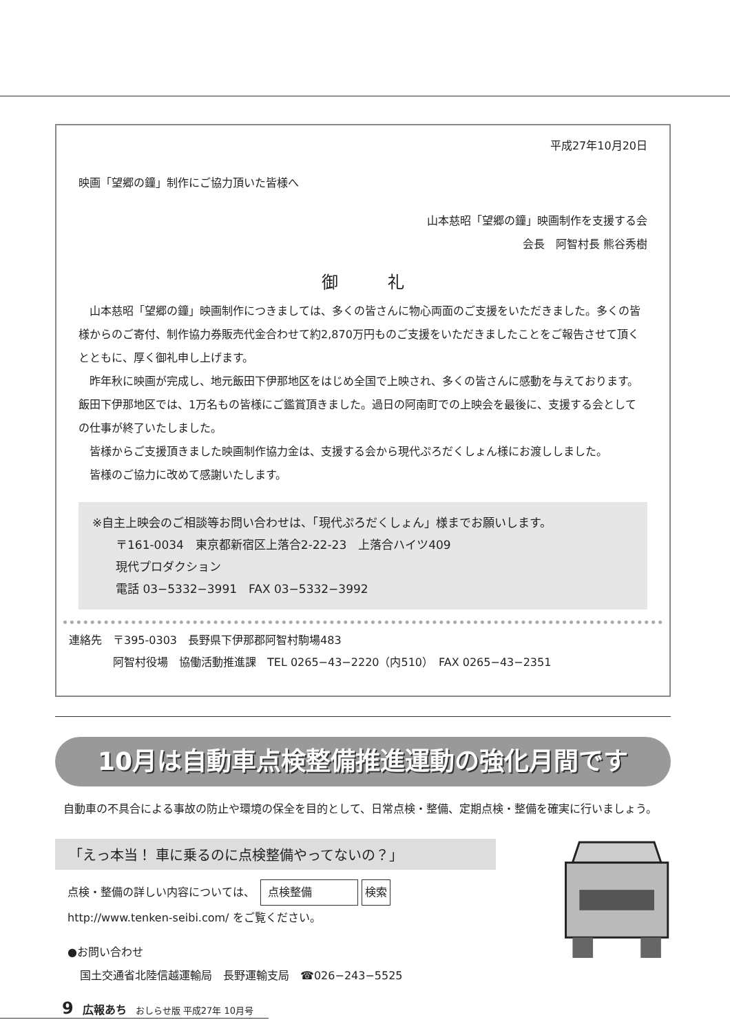平成27年10月20日
映画「望郷の鐘」制作にご協力頂いた皆様へ
山本慈昭「望郷の鐘」映画制作を支援する会
会長　阿智村長 熊谷秀樹
御　　　礼
山本慈昭「望郷の鐘」映画制作につきましては、多くの皆さんに物心両面のご支援をいただきました。多くの皆様からのご寄付、制作協力券販売代金合わせて約2,870万円ものご支援をいただきましたことをご報告させて頂くとともに、厚く御礼申し上げます。
昨年秋に映画が完成し、地元飯田下伊那地区をはじめ全国で上映され、多くの皆さんに感動を与えております。飯田下伊那地区では、1万名もの皆様にご鑑賞頂きました。過日の阿南町での上映会を最後に、支援する会としての仕事が終了いたしました。
皆様からご支援頂きました映画制作協力金は、支援する会から現代ぷろだくしょん様にお渡ししました。
皆様のご協力に改めて感謝いたします。
※自主上映会のご相談等お問い合わせは、「現代ぷろだくしょん」様までお願いします。
　　〒161-0034　東京都新宿区上落合2-22-23　上落合ハイツ409
　　現代プロダクション
　　電話 03−5332−3991　FAX 03−5332−3992
連絡先　〒395-0303　長野県下伊那郡阿智村駒場483
　　　　阿智村役場　協働活動推進課　TEL 0265−43−2220（内510）　FAX 0265−43−2351
10月は自動車点検整備推進運動の強化月間です
自動車の不具合による事故の防止や環境の保全を目的として、日常点検・整備、定期点検・整備を確実に行いましょう。
「えっ本当！ 車に乗るのに点検整備やってないの？」
点検・整備の詳しい内容については、　点検整備 検索
http://www.tenken-seibi.com/ をご覧ください。
●お問い合わせ
国土交通省北陸信越運輸局　長野運輸支局　☎026−243−5525
9　広報あち　おしらせ版 平成27年 10月号